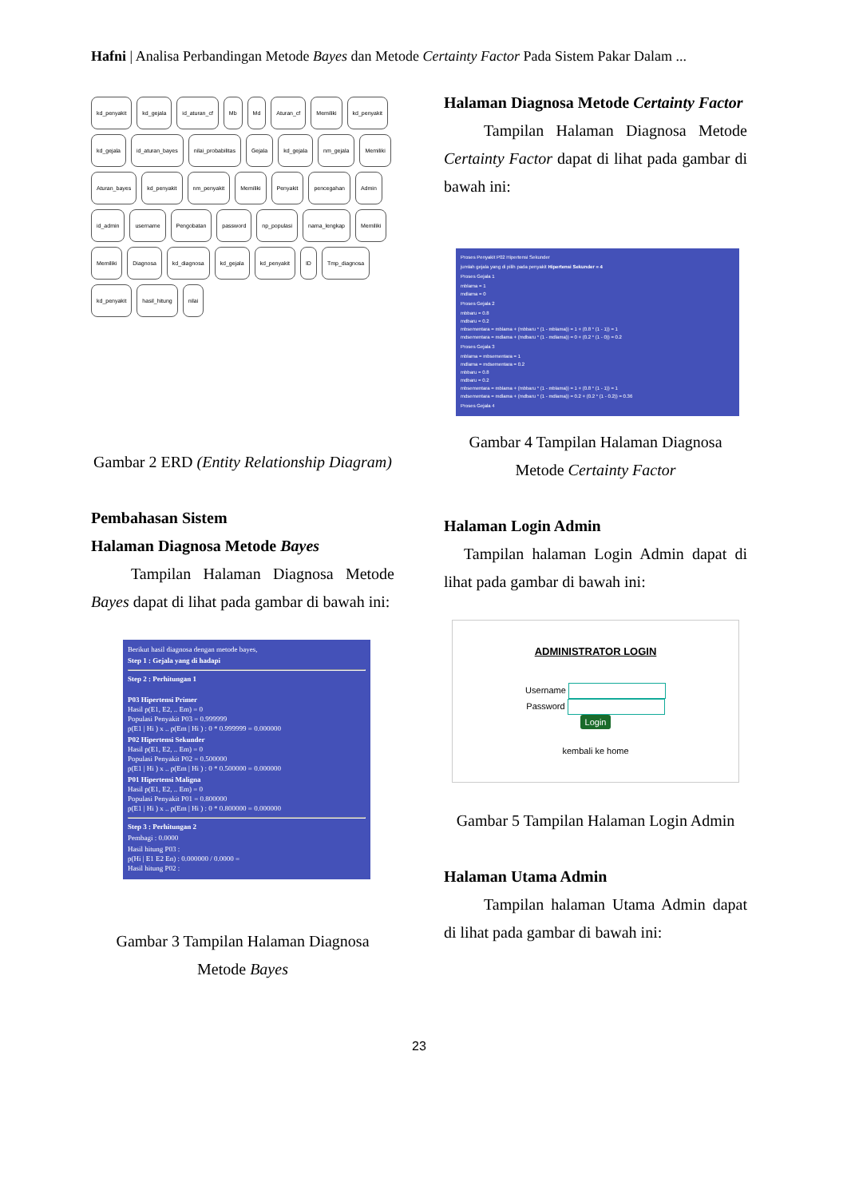Hafni | Analisa Perbandingan Metode Bayes dan Metode Certainty Factor Pada Sistem Pakar Dalam ...
kd_penyakit kd_gejala id_aturan_cf Mb Md Aturan_cf Memiliki kd_penyakit kd_gejala id_aturan_bayes nilai_probabilitas Gejala kd_gejala nm_gejala Memiliki Aturan_bayes kd_penyakit nm_penyakit Memiliki Penyakit pencegahan Admin id_admin username Pengobatan password np_populasi nama_lengkap Memiliki Memiliki Diagnosa kd_diagnosa kd_gejala kd_penyakit ID Tmp_diagnosa kd_penyakit hasil_hitung nilai
Gambar 2 ERD (Entity Relationship Diagram)
Pembahasan Sistem
Halaman Diagnosa Metode Bayes
Tampilan Halaman Diagnosa Metode Bayes dapat di lihat pada gambar di bawah ini:
Berikut hasil diagnosa dengan metode bayes,
Step 1 : Gejala yang di hadapi
Step 2 : Perhitungan 1
P03 Hipertensi Primer
Hasil p(E1, E2, .. Em) = 0
Populasi Penyakit P03 = 0.999999
p(E1 | Hi ) x .. p(Em | Hi ) : 0 * 0.999999 = 0.000000
P02 Hipertensi Sekunder
Hasil p(E1, E2, .. Em) = 0
Populasi Penyakit P02 = 0.500000
p(E1 | Hi ) x .. p(Em | Hi ) : 0 * 0.500000 = 0.000000
P01 Hipertensi Maligna
Hasil p(E1, E2, .. Em) = 0
Populasi Penyakit P01 = 0.800000
p(E1 | Hi ) x .. p(Em | Hi ) : 0 * 0.800000 = 0.000000
Step 3 : Perhitungan 2
Pembagi : 0.0000
Hasil hitung P03 :
p(Hi | E1 E2 En) : 0.000000 / 0.0000 =
Hasil hitung P02 :
Gambar 3 Tampilan Halaman Diagnosa Metode Bayes
Halaman Diagnosa Metode Certainty Factor
Tampilan Halaman Diagnosa Metode Certainty Factor dapat di lihat pada gambar di bawah ini:
Proses Penyakit P02 Hipertensi Sekunder
jumlah gejala yang di pilih pada penyakit Hipertensi Sekunder = 4
Proses Gejala 1
mblama = 1
mdlama = 0
Proses Gejala 2
mbbaru = 0.8
mdbaru = 0.2
mbsementara = mblama + (mbbaru * (1 - mblama)) = 1 + (0.8 * (1 - 1)) = 1
mdsementara = mdlama + (mdbaru * (1 - mdlama)) = 0 + (0.2 * (1 - 0)) = 0.2
Proses Gejala 3
mblama = mbsementara = 1
mdlama = mdsementara = 0.2
mbbaru = 0.8
mdbaru = 0.2
mbsementara = mblama + (mbbaru * (1 - mblama)) = 1 + (0.8 * (1 - 1)) = 1
mdsementara = mdlama + (mdbaru * (1 - mdlama)) = 0.2 + (0.2 * (1 - 0.2)) = 0.36
Proses Gejala 4
Gambar 4 Tampilan Halaman Diagnosa Metode Certainty Factor
Halaman Login Admin
Tampilan halaman Login Admin dapat di lihat pada gambar di bawah ini:
ADMINISTRATOR LOGIN
Username
Password
Login
kembali ke home
Gambar 5 Tampilan Halaman Login Admin
Halaman Utama Admin
Tampilan halaman Utama Admin dapat di lihat pada gambar di bawah ini:
23